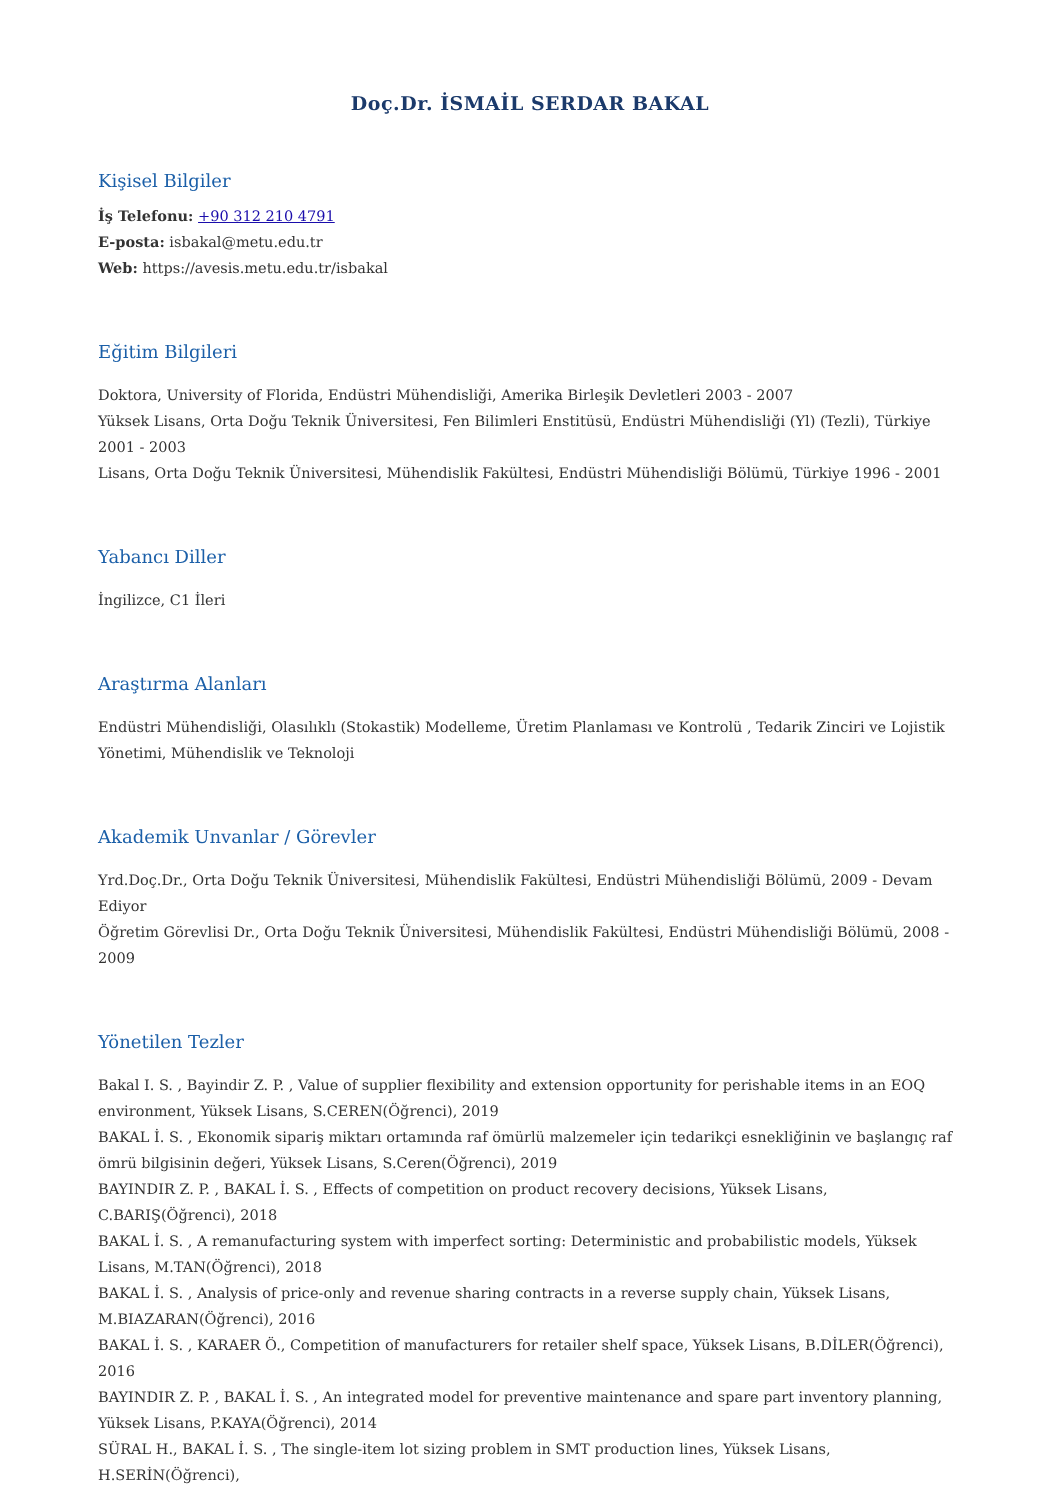Doç.Dr. İSMAİL SERDAR BAKAL
Kişisel Bilgiler
İş Telefonu: +90 312 210 4791
E-posta: isbakal@metu.edu.tr
Web: https://avesis.metu.edu.tr/isbakal
Eğitim Bilgileri
Doktora, University of Florida, Endüstri Mühendisliği, Amerika Birleşik Devletleri 2003 - 2007
Yüksek Lisans, Orta Doğu Teknik Üniversitesi, Fen Bilimleri Enstitüsü, Endüstri Mühendisliği (Yl) (Tezli), Türkiye 2001 - 2003
Lisans, Orta Doğu Teknik Üniversitesi, Mühendislik Fakültesi, Endüstri Mühendisliği Bölümü, Türkiye 1996 - 2001
Yabancı Diller
İngilizce, C1 İleri
Araştırma Alanları
Endüstri Mühendisliği, Olasılıklı (Stokastik) Modelleme, Üretim Planlaması ve Kontrolü , Tedarik Zinciri ve Lojistik Yönetimi, Mühendislik ve Teknoloji
Akademik Unvanlar / Görevler
Yrd.Doç.Dr., Orta Doğu Teknik Üniversitesi, Mühendislik Fakültesi, Endüstri Mühendisliği Bölümü, 2009 - Devam Ediyor
Öğretim Görevlisi Dr., Orta Doğu Teknik Üniversitesi, Mühendislik Fakültesi, Endüstri Mühendisliği Bölümü, 2008 - 2009
Yönetilen Tezler
Bakal I. S. , Bayindir Z. P. , Value of supplier flexibility and extension opportunity for perishable items in an EOQ environment, Yüksek Lisans, S.CEREN(Öğrenci), 2019
BAKAL İ. S. , Ekonomik sipariş miktarı ortamında raf ömürlü malzemeler için tedarikçi esnekliğinin ve başlangıç raf ömrü bilgisinin değeri, Yüksek Lisans, S.Ceren(Öğrenci), 2019
BAYINDIR Z. P. , BAKAL İ. S. , Effects of competition on product recovery decisions, Yüksek Lisans, C.BARIŞ(Öğrenci), 2018
BAKAL İ. S. , A remanufacturing system with imperfect sorting: Deterministic and probabilistic models, Yüksek Lisans, M.TAN(Öğrenci), 2018
BAKAL İ. S. , Analysis of price-only and revenue sharing contracts in a reverse supply chain, Yüksek Lisans, M.BIAZARAN(Öğrenci), 2016
BAKAL İ. S. , KARAER Ö., Competition of manufacturers for retailer shelf space, Yüksek Lisans, B.DİLER(Öğrenci), 2016
BAYINDIR Z. P. , BAKAL İ. S. , An integrated model for preventive maintenance and spare part inventory planning, Yüksek Lisans, P.KAYA(Öğrenci), 2014
SÜRAL H., BAKAL İ. S. , The single-item lot sizing problem in SMT production lines, Yüksek Lisans, H.SERİN(Öğrenci),